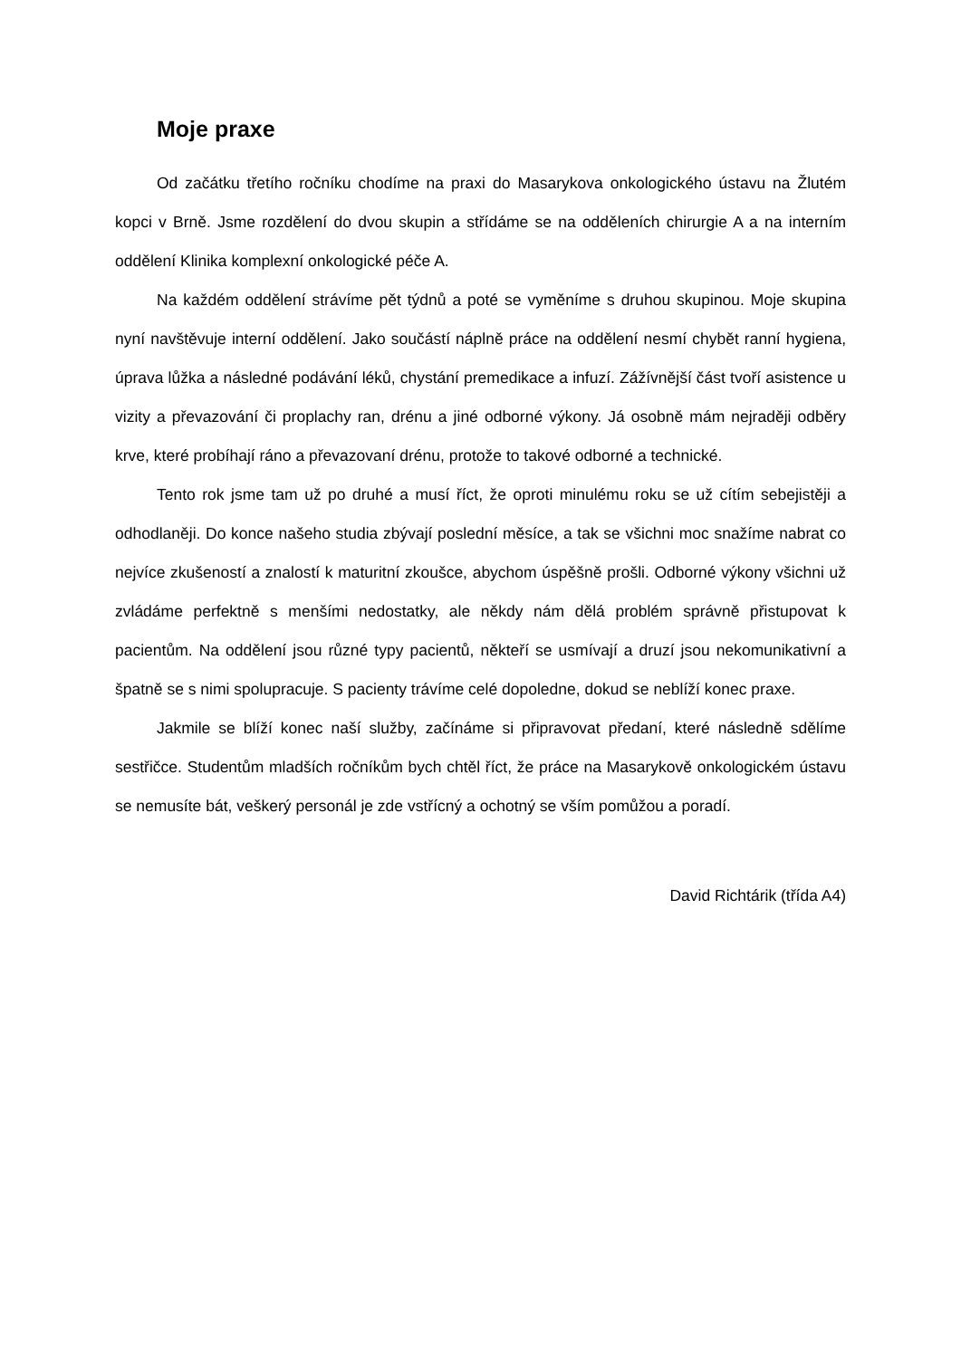Moje praxe
Od začátku třetího ročníku chodíme na praxi do Masarykova onkologického ústavu na Žlutém kopci v Brně. Jsme rozdělení do dvou skupin a střídáme se na odděleních chirurgie A a na interním oddělení Klinika komplexní onkologické péče A.
Na každém oddělení strávíme pět týdnů a poté se vyměníme s druhou skupinou. Moje skupina nyní navštěvuje interní oddělení. Jako součástí náplně práce na oddělení nesmí chybět ranní hygiena, úprava lůžka a následné podávání léků, chystání premedikace a infuzí. Zážívnější část tvoří asistence u vizity a převazování či proplachy ran, drénu a jiné odborné výkony. Já osobně mám nejraději odběry krve, které probíhají ráno a převazovaní drénu, protože to takové odborné a technické.
Tento rok jsme tam už po druhé a musí říct, že oproti minulému roku se už cítím sebejistěji a odhodlaněji. Do konce našeho studia zbývají poslední měsíce, a tak se všichni moc snažíme nabrat co nejvíce zkušeností a znalostí k maturitní zkoušce, abychom úspěšně prošli. Odborné výkony všichni už zvládáme perfektně s menšími nedostatky, ale někdy nám dělá problém správně přistupovat k pacientům. Na oddělení jsou různé typy pacientů, někteří se usmívají a druzí jsou nekomunikativní a špatně se s nimi spolupracuje. S pacienty trávíme celé dopoledne, dokud se neblíží konec praxe.
Jakmile se blíží konec naší služby, začínáme si připravovat předaní, které následně sdělíme sestřičce. Studentům mladších ročníkům bych chtěl říct, že práce na Masarykově onkologickém ústavu se nemusíte bát, veškerý personál je zde vstřícný a ochotný se vším pomůžou a poradí.
David Richtárik (třída A4)